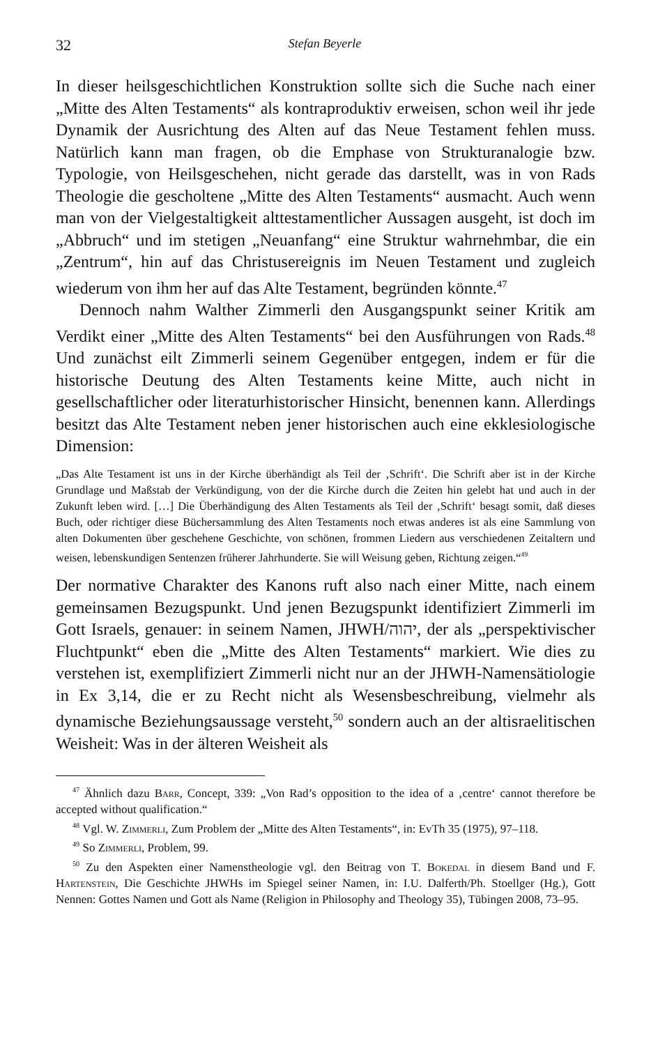32 Stefan Beyerle
In dieser heilsgeschichtlichen Konstruktion sollte sich die Suche nach einer „Mitte des Alten Testaments“ als kontraproduktiv erweisen, schon weil ihr jede Dynamik der Ausrichtung des Alten auf das Neue Testament fehlen muss. Natürlich kann man fragen, ob die Emphase von Strukturanalogie bzw. Typologie, von Heilsgeschehen, nicht gerade das darstellt, was in von Rads Theologie die gescholtene „Mitte des Alten Testaments“ ausmacht. Auch wenn man von der Vielgestaltigkeit alttestamentlicher Aussagen ausgeht, ist doch im „Abbruch“ und im stetigen „Neuanfang“ eine Struktur wahrnehmbar, die ein „Zentrum“, hin auf das Christusereignis im Neuen Testament und zugleich wiederum von ihm her auf das Alte Testament, begründen könnte.<sup>47</sup>
Dennoch nahm Walther Zimmerli den Ausgangspunkt seiner Kritik am Verdikt einer „Mitte des Alten Testaments“ bei den Ausführungen von Rads.<sup>48</sup> Und zunächst eilt Zimmerli seinem Gegenüber entgegen, indem er für die historische Deutung des Alten Testaments keine Mitte, auch nicht in gesellschaftlicher oder literaturhistorischer Hinsicht, benennen kann. Allerdings besitzt das Alte Testament neben jener historischen auch eine ekklesiologische Dimension:
„Das Alte Testament ist uns in der Kirche überhändigt als Teil der ‚Schrift‘. Die Schrift aber ist in der Kirche Grundlage und Maßstab der Verkündigung, von der die Kirche durch die Zeiten hin gelebt hat und auch in der Zukunft leben wird. […] Die Überhändigung des Alten Testaments als Teil der ‚Schrift‘ besagt somit, daß dieses Buch, oder richtiger diese Büchersammlung des Alten Testaments noch etwas anderes ist als eine Sammlung von alten Dokumenten über geschehene Geschichte, von schönen, frommen Liedern aus verschiedenen Zeitaltern und weisen, lebenskundigen Sentenzen früherer Jahrhunderte. Sie will Weisung geben, Richtung zeigen.“<sup>49</sup>
Der normative Charakter des Kanons ruft also nach einer Mitte, nach einem gemeinsamen Bezugspunkt. Und jenen Bezugspunkt identifiziert Zimmerli im Gott Israels, genauer: in seinem Namen, JHWH/יהוה, der als „perspektivischer Fluchtpunkt“ eben die „Mitte des Alten Testaments“ markiert. Wie dies zu verstehen ist, exemplifiziert Zimmerli nicht nur an der JHWH-Namensätiologie in Ex 3,14, die er zu Recht nicht als Wesensbeschreibung, vielmehr als dynamische Beziehungsaussage versteht,<sup>50</sup> sondern auch an der altisraelitischen Weisheit: Was in der älteren Weisheit als
<sup>47</sup> Ähnlich dazu Barr, Concept, 339: „Von Rad’s opposition to the idea of a ‚centre‘ cannot therefore be accepted without qualification.“
<sup>48</sup> Vgl. W. Zimmerli, Zum Problem der „Mitte des Alten Testaments“, in: EvTh 35 (1975), 97–118.
<sup>49</sup> So Zimmerli, Problem, 99.
<sup>50</sup> Zu den Aspekten einer Namenstheologie vgl. den Beitrag von T. Bokedal in diesem Band und F. Hartenstein, Die Geschichte JHWHs im Spiegel seiner Namen, in: I.U. Dalferth/Ph. Stoellger (Hg.), Gott Nennen: Gottes Namen und Gott als Name (Religion in Philosophy and Theology 35), Tübingen 2008, 73–95.